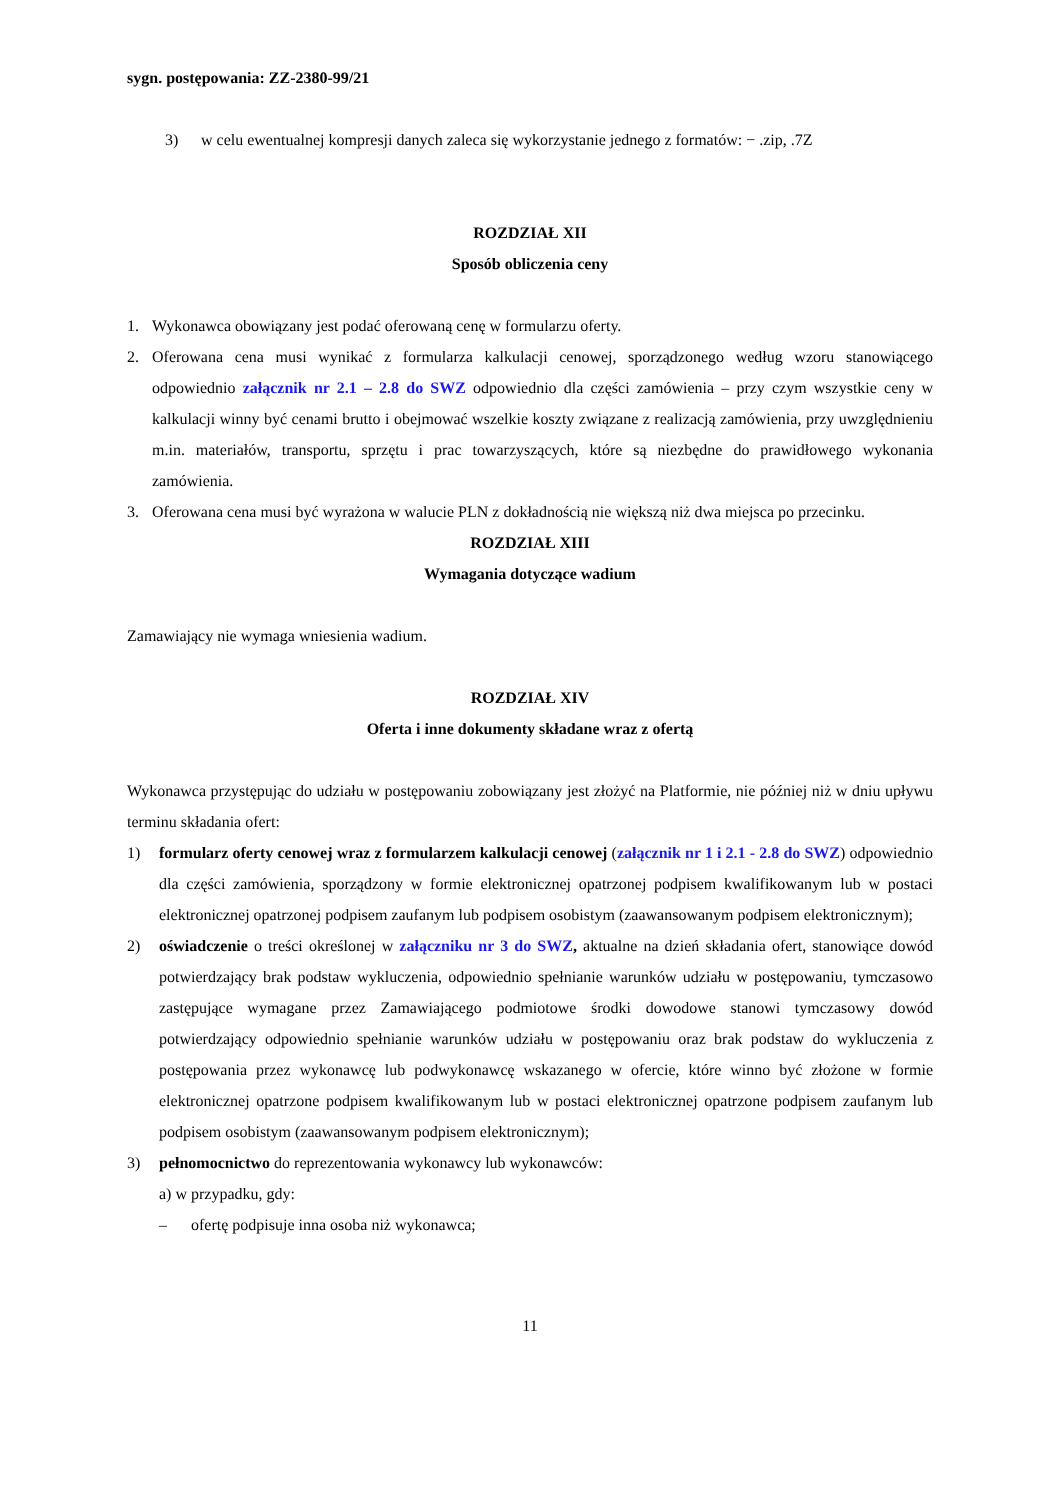sygn. postępowania: ZZ-2380-99/21
3) w celu ewentualnej kompresji danych zaleca się wykorzystanie jednego z formatów: − .zip, .7Z
ROZDZIAŁ XII
Sposób obliczenia ceny
1. Wykonawca obowiązany jest podać oferowaną cenę w formularzu oferty.
2. Oferowana cena musi wynikać z formularza kalkulacji cenowej, sporządzonego według wzoru stanowiącego odpowiednio załącznik nr 2.1 – 2.8 do SWZ odpowiednio dla części zamówienia – przy czym wszystkie ceny w kalkulacji winny być cenami brutto i obejmować wszelkie koszty związane z realizacją zamówienia, przy uwzględnieniu m.in. materiałów, transportu, sprzętu i prac towarzyszących, które są niezbędne do prawidłowego wykonania zamówienia.
3. Oferowana cena musi być wyrażona w walucie PLN z dokładnością nie większą niż dwa miejsca po przecinku.
ROZDZIAŁ XIII
Wymagania dotyczące wadium
Zamawiający nie wymaga wniesienia wadium.
ROZDZIAŁ XIV
Oferta i inne dokumenty składane wraz z ofertą
Wykonawca przystępując do udziału w postępowaniu zobowiązany jest złożyć na Platformie, nie później niż w dniu upływu terminu składania ofert:
1) formularz oferty cenowej wraz z formularzem kalkulacji cenowej (załącznik nr 1 i 2.1 - 2.8 do SWZ) odpowiednio dla części zamówienia, sporządzony w formie elektronicznej opatrzonej podpisem kwalifikowanym lub w postaci elektronicznej opatrzonej podpisem zaufanym lub podpisem osobistym (zaawansowanym podpisem elektronicznym);
2) oświadczenie o treści określonej w załączniku nr 3 do SWZ, aktualne na dzień składania ofert, stanowiące dowód potwierdzający brak podstaw wykluczenia, odpowiednio spełnianie warunków udziału w postępowaniu, tymczasowo zastępujące wymagane przez Zamawiającego podmiotowe środki dowodowe stanowi tymczasowy dowód potwierdzający odpowiednio spełnianie warunków udziału w postępowaniu oraz brak podstaw do wykluczenia z postępowania przez wykonawcę lub podwykonawcę wskazanego w ofercie, które winno być złożone w formie elektronicznej opatrzone podpisem kwalifikowanym lub w postaci elektronicznej opatrzone podpisem zaufanym lub podpisem osobistym (zaawansowanym podpisem elektronicznym);
3) pełnomocnictwo do reprezentowania wykonawcy lub wykonawców:
a) w przypadku, gdy:
– ofertę podpisuje inna osoba niż wykonawca;
11